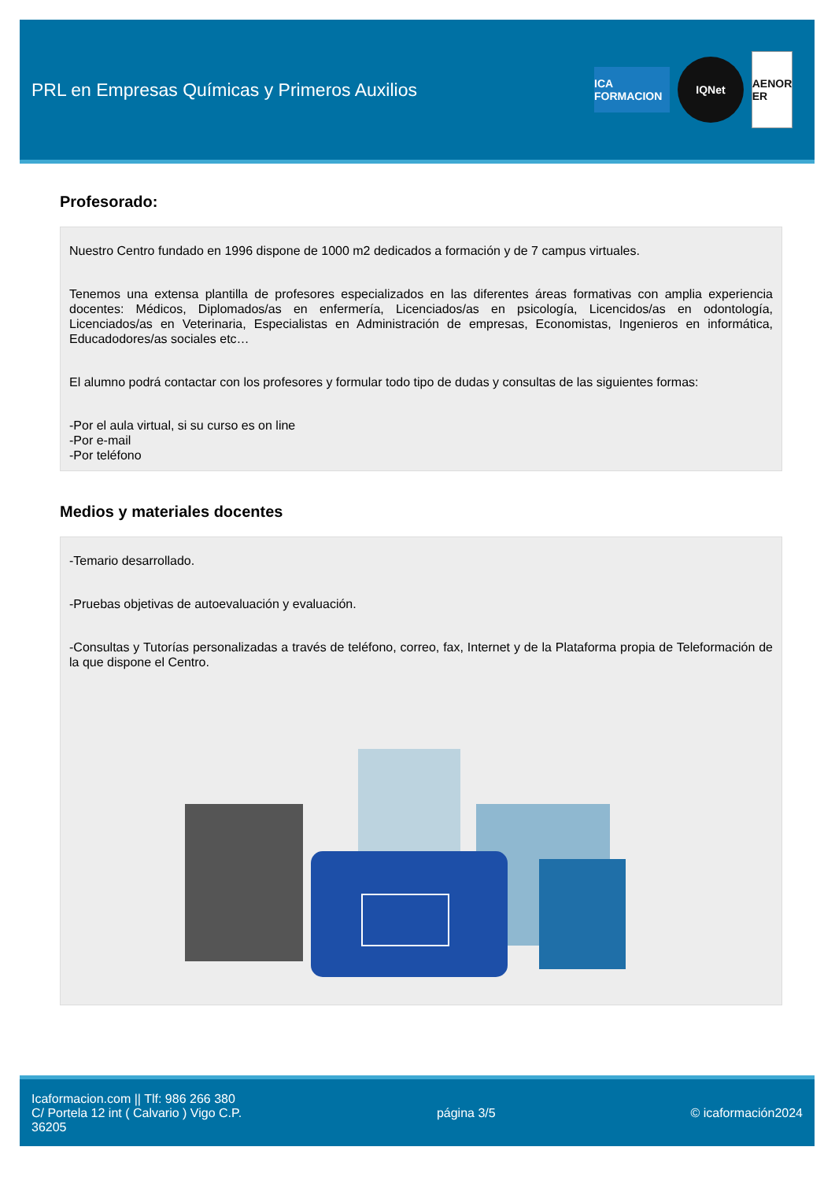PRL en Empresas Químicas y Primeros Auxilios
ICA FORMACION
IQNet
AENOR ER
Profesorado:
Nuestro Centro fundado en 1996 dispone de 1000 m2 dedicados a formación y de 7 campus virtuales.
Tenemos una extensa plantilla de profesores especializados en las diferentes áreas formativas con amplia experiencia docentes: Médicos, Diplomados/as en enfermería, Licenciados/as en psicología, Licencidos/as en odontología, Licenciados/as en Veterinaria, Especialistas en Administración de empresas, Economistas, Ingenieros en informática, Educadodores/as sociales etc…
El alumno podrá contactar con los profesores y formular todo tipo de dudas y consultas de las siguientes formas:
-Por el aula virtual, si su curso es on line
-Por e-mail
-Por teléfono
Medios y materiales docentes
-Temario desarrollado.
-Pruebas objetivas de autoevaluación y evaluación.
-Consultas y Tutorías personalizadas a través de teléfono, correo, fax, Internet y de la Plataforma propia de Teleformación de la que dispone el Centro.
Icaformacion.com || Tlf: 986 266 380
C/ Portela 12 int ( Calvario ) Vigo C.P.
36205
página 3/5 © icaformación2024